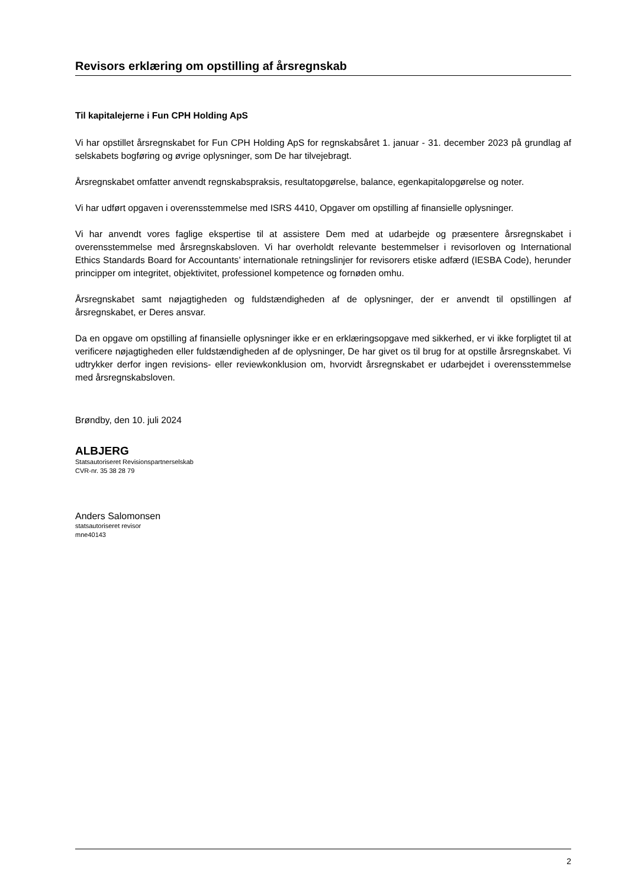Revisors erklæring om opstilling af årsregnskab
Til kapitalejerne i Fun CPH Holding ApS
Vi har opstillet årsregnskabet for Fun CPH Holding ApS for regnskabsåret 1. januar - 31. december 2023 på grundlag af selskabets bogføring og øvrige oplysninger, som De har tilvejebragt.
Årsregnskabet omfatter anvendt regnskabspraksis, resultatopgørelse, balance, egenkapitalopgørelse og noter.
Vi har udført opgaven i overensstemmelse med ISRS 4410, Opgaver om opstilling af finansielle oplysninger.
Vi har anvendt vores faglige ekspertise til at assistere Dem med at udarbejde og præsentere årsregnskabet i overensstemmelse med årsregnskabsloven. Vi har overholdt relevante bestemmelser i revisorloven og International Ethics Standards Board for Accountants’ internationale retningslinjer for revisorers etiske adfærd (IESBA Code), herunder principper om integritet, objektivitet, professionel kompetence og fornøden omhu.
Årsregnskabet samt nøjagtigheden og fuldstændigheden af de oplysninger, der er anvendt til opstillingen af årsregnskabet, er Deres ansvar.
Da en opgave om opstilling af finansielle oplysninger ikke er en erklæringsopgave med sikkerhed, er vi ikke forpligtet til at verificere nøjagtigheden eller fuldstændigheden af de oplysninger, De har givet os til brug for at opstille årsregnskabet. Vi udtrykker derfor ingen revisions- eller reviewkonklusion om, hvorvidt årsregnskabet er udarbejdet i overensstemmelse med årsregnskabsloven.
Brøndby, den 10. juli 2024
ALBJERG
Statsautoriseret Revisionspartnerselskab
CVR-nr. 35 38 28 79
Anders Salomonsen
statsautoriseret revisor
mne40143
2